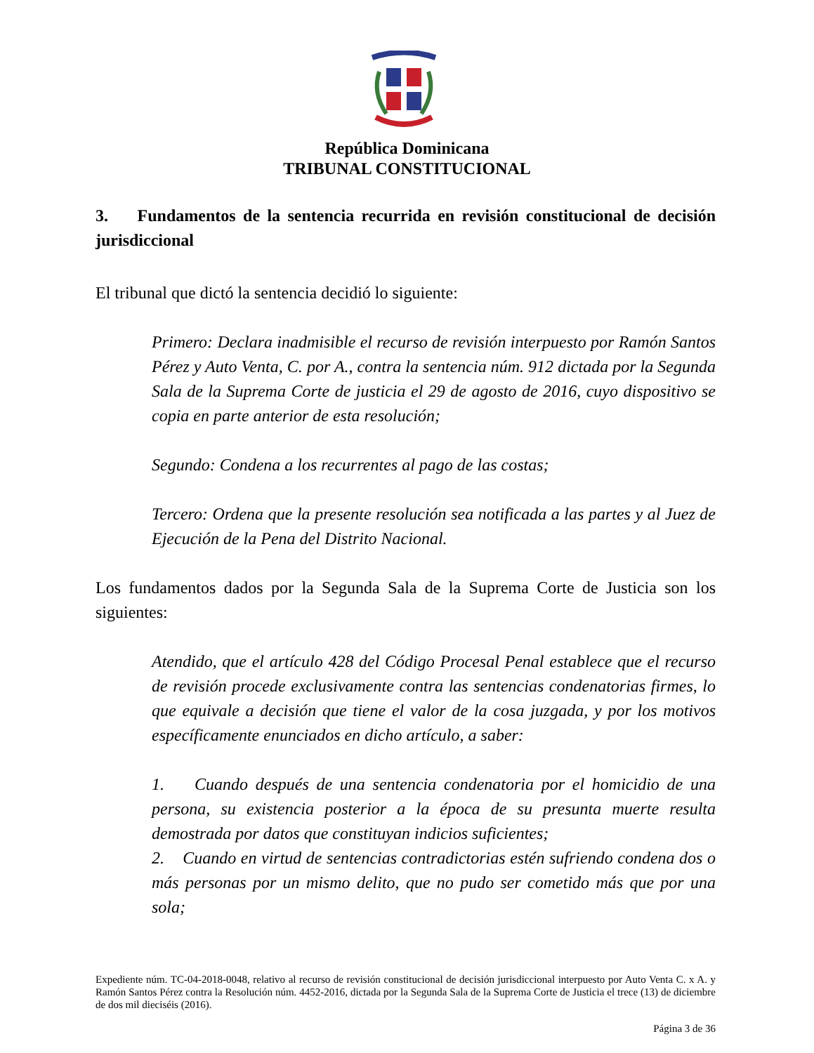República Dominicana
TRIBUNAL CONSTITUCIONAL
3. Fundamentos de la sentencia recurrida en revisión constitucional de decisión jurisdiccional
El tribunal que dictó la sentencia decidió lo siguiente:
Primero: Declara inadmisible el recurso de revisión interpuesto por Ramón Santos Pérez y Auto Venta, C. por A., contra la sentencia núm. 912 dictada por la Segunda Sala de la Suprema Corte de justicia el 29 de agosto de 2016, cuyo dispositivo se copia en parte anterior de esta resolución;
Segundo: Condena a los recurrentes al pago de las costas;
Tercero: Ordena que la presente resolución sea notificada a las partes y al Juez de Ejecución de la Pena del Distrito Nacional.
Los fundamentos dados por la Segunda Sala de la Suprema Corte de Justicia son los siguientes:
Atendido, que el artículo 428 del Código Procesal Penal establece que el recurso de revisión procede exclusivamente contra las sentencias condenatorias firmes, lo que equivale a decisión que tiene el valor de la cosa juzgada, y por los motivos específicamente enunciados en dicho artículo, a saber:
1. Cuando después de una sentencia condenatoria por el homicidio de una persona, su existencia posterior a la época de su presunta muerte resulta demostrada por datos que constituyan indicios suficientes;
2. Cuando en virtud de sentencias contradictorias estén sufriendo condena dos o más personas por un mismo delito, que no pudo ser cometido más que por una sola;
Expediente núm. TC-04-2018-0048, relativo al recurso de revisión constitucional de decisión jurisdiccional interpuesto por Auto Venta C. x A. y Ramón Santos Pérez contra la Resolución núm. 4452-2016, dictada por la Segunda Sala de la Suprema Corte de Justicia el trece (13) de diciembre de dos mil dieciséis (2016).
Página 3 de 36